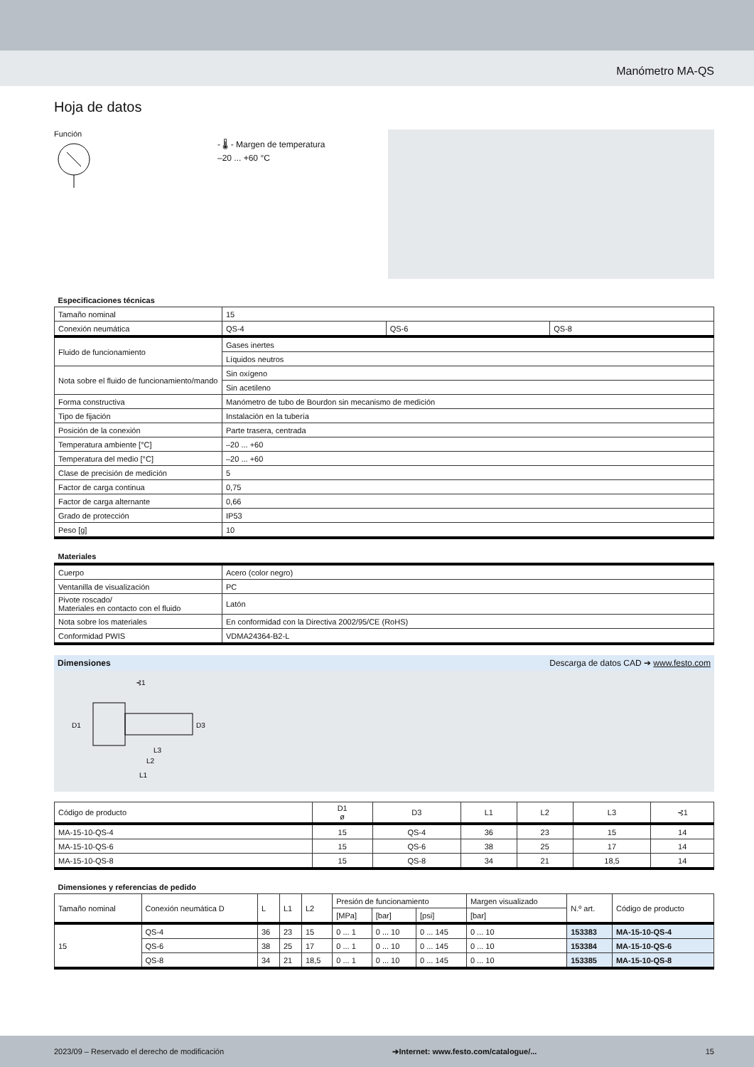Manómetro MA-QS
Hoja de datos
Función
- 🌡 - Margen de temperatura
–20 ... +60 °C
| Especificaciones técnicas | | | |
| Tamaño nominal | 15 | | |
| Conexión neumática | QS-4 | QS-6 | QS-8 |
| Fluido de funcionamiento | Gases inertes | | |
| | Líquidos neutros | | |
| Nota sobre el fluido de funcionamiento/mando | Sin oxígeno | | |
| | Sin acetileno | | |
| Forma constructiva | Manómetro de tubo de Bourdon sin mecanismo de medición | | |
| Tipo de fijación | Instalación en la tubería | | |
| Posición de la conexión | Parte trasera, centrada | | |
| Temperatura ambiente [°C] | –20 ... +60 | | |
| Temperatura del medio [°C] | –20 ... +60 | | |
| Clase de precisión de medición | 5 | | |
| Factor de carga continua | 0,75 | | |
| Factor de carga alternante | 0,66 | | |
| Grado de protección | IP53 | | |
| Peso [g] | 10 | | |
| Materiales | |
| Cuerpo | Acero (color negro) |
| Ventanilla de visualización | PC |
| Pivote roscado/ Materiales en contacto con el fluido | Latón |
| Nota sobre los materiales | En conformidad con la Directiva 2002/95/CE (RoHS) |
| Conformidad PWIS | VDMA24364-B2-L |
Dimensiones Descarga de datos CAD ➔ www.festo.com
D1
D3
L3
L2
L1
⊰1
| Código de producto | D1 ø | D3 | L1 | L2 | L3 | ⊰1 |
| MA-15-10-QS-4 | 15 | QS-4 | 36 | 23 | 15 | 14 |
| MA-15-10-QS-6 | 15 | QS-6 | 38 | 25 | 17 | 14 |
| MA-15-10-QS-8 | 15 | QS-8 | 34 | 21 | 18,5 | 14 |
| Dimensiones y referencias de pedido | | | | | | | | | | |
| Tamaño nominal | Conexión neumática D | L | L1 | L2 | Presión de funcionamiento | | | Margen visualizado | N.º art. | Código de producto |
| | | | | | [MPa] | [bar] | [psi] | [bar] | | |
| 15 | QS-4 | 36 | 23 | 15 | 0 ... 1 | 0 ... 10 | 0 ... 145 | 0 ... 10 | 153383 | MA-15-10-QS-4 |
| | QS-6 | 38 | 25 | 17 | 0 ... 1 | 0 ... 10 | 0 ... 145 | 0 ... 10 | 153384 | MA-15-10-QS-6 |
| | QS-8 | 34 | 21 | 18,5 | 0 ... 1 | 0 ... 10 | 0 ... 145 | 0 ... 10 | 153385 | MA-15-10-QS-8 |
2023/09 – Reservado el derecho de modificación ➔Internet: www.festo.com/catalogue/... 15